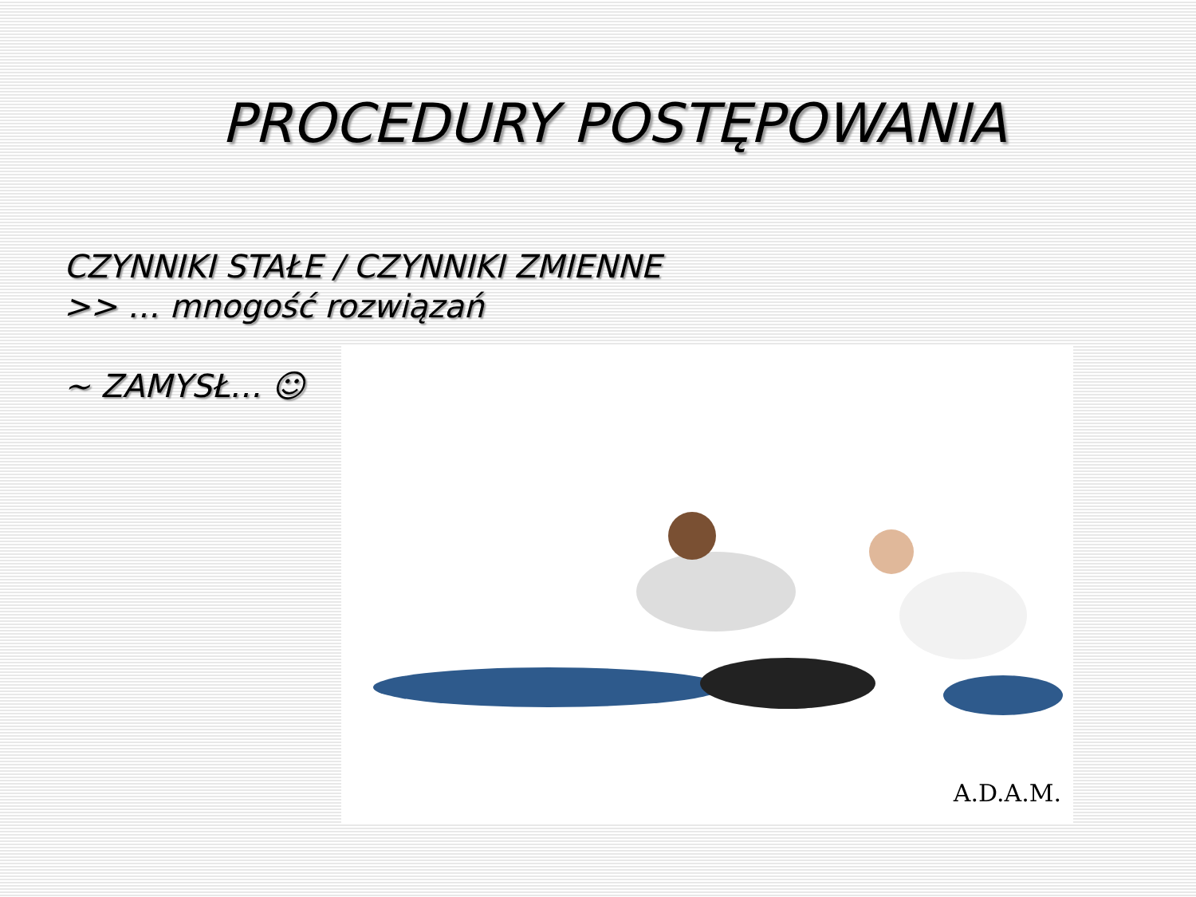PROCEDURY POSTĘPOWANIA
CZYNNIKI STAŁE / CZYNNIKI ZMIENNE
>> … mnogość rozwiązań
~ ZAMYSŁ… ☺
A.D.A.M.